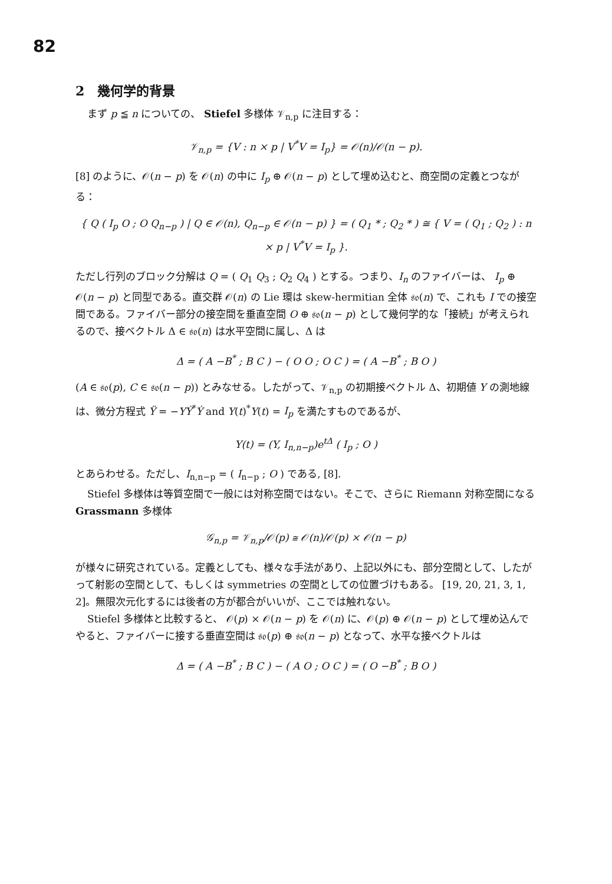82
2　幾何学的背景
まず p ≦ n についての、 Stiefel 多様体 𝒱<sub>n,p</sub> に注目する：
𝒱<sub>n,p</sub> = {V : n × p | V<sup>*</sup>V = I<sub>p</sub>} = 𝒪(n)/𝒪(n − p).
[8] のように、𝒪(n − p) を 𝒪(n) の中に I<sub>p</sub> ⊕ 𝒪(n − p) として埋め込むと、商空間の定義とつながる：
{ Q ( I<sub>p</sub> O ; O Q<sub>n−p</sub> ) | Q ∈ 𝒪(n), Q<sub>n−p</sub> ∈ 𝒪(n − p) } = ( Q<sub>1</sub> * ; Q<sub>2</sub> * ) ≅ { V = ( Q<sub>1</sub> ; Q<sub>2</sub> ) : n × p | V<sup>*</sup>V = I<sub>p</sub> }.
ただし行列のブロック分解は Q = ( Q<sub>1</sub> Q<sub>3</sub> ; Q<sub>2</sub> Q<sub>4</sub> ) とする。つまり、I<sub>n</sub> のファイバーは、 I<sub>p</sub> ⊕ 𝒪(n − p) と同型である。直交群 𝒪(n) の Lie 環は skew-hermitian 全体 𝔰𝔬(n) で、これも I での接空間である。ファイバー部分の接空間を垂直空間 O ⊕ 𝔰𝔬(n − p) として幾何学的な「接続」が考えられるので、接ベクトル Δ ∈ 𝔰𝔬(n) は水平空間に属し、Δ は
Δ = ( A −B<sup>*</sup> ; B C ) − ( O O ; O C ) = ( A −B<sup>*</sup> ; B O )
(A ∈ 𝔰𝔬(p), C ∈ 𝔰𝔬(n − p)) とみなせる。したがって、𝒱<sub>n,p</sub> の初期接ベクトル Δ、初期値 Y の測地線は、微分方程式 Ÿ = −YẎ<sup>*</sup>Ẏ and Y(t)<sup>*</sup>Y(t) = I<sub>p</sub> を満たすものであるが、
Y(t) = (Y, I<sub>n,n−p</sub>)e<sup>tΔ</sup> ( I<sub>p</sub> ; O )
とあらわせる。ただし、I<sub>n,n−p</sub> = ( I<sub>n−p</sub> ; O ) である, [8].
Stiefel 多様体は等質空間で一般には対称空間ではない。そこで、さらに Riemann 対称空間になる Grassmann 多様体
𝒢<sub>n,p</sub> = 𝒱<sub>n,p</sub>/𝒪(p) ≅ 𝒪(n)/𝒪(p) × 𝒪(n − p)
が様々に研究されている。定義としても、様々な手法があり、上記以外にも、部分空間として、したがって射影の空間として、もしくは symmetries の空間としての位置づけもある。 [19, 20, 21, 3, 1, 2]。無限次元化するには後者の方が都合がいいが、ここでは触れない。
Stiefel 多様体と比較すると、 𝒪(p) × 𝒪(n − p) を 𝒪(n) に、𝒪(p) ⊕ 𝒪(n − p) として埋め込んでやると、ファイバーに接する垂直空間は 𝔰𝔬(p) ⊕ 𝔰𝔬(n − p) となって、水平な接ベクトルは
Δ = ( A −B<sup>*</sup> ; B C ) − ( A O ; O C ) = ( O −B<sup>*</sup> ; B O )